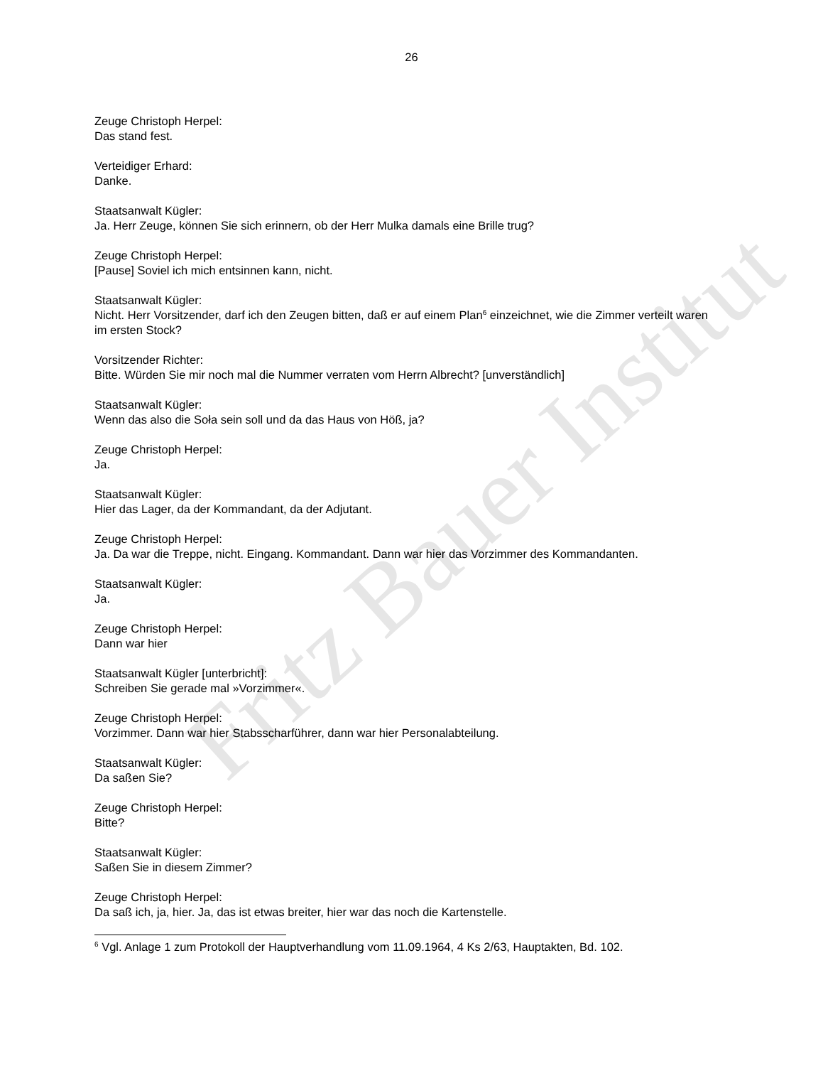Fritz Bauer Institut
26
Zeuge Christoph Herpel:
Das stand fest.
Verteidiger Erhard:
Danke.
Staatsanwalt Kügler:
Ja. Herr Zeuge, können Sie sich erinnern, ob der Herr Mulka damals eine Brille trug?
Zeuge Christoph Herpel:
[Pause] Soviel ich mich entsinnen kann, nicht.
Staatsanwalt Kügler:
Nicht. Herr Vorsitzender, darf ich den Zeugen bitten, daß er auf einem Plan<sup>6</sup> einzeichnet, wie die Zimmer verteilt waren im ersten Stock?
Vorsitzender Richter:
Bitte. Würden Sie mir noch mal die Nummer verraten vom Herrn Albrecht? [unverständlich]
Staatsanwalt Kügler:
Wenn das also die Soła sein soll und da das Haus von Höß, ja?
Zeuge Christoph Herpel:
Ja.
Staatsanwalt Kügler:
Hier das Lager, da der Kommandant, da der Adjutant.
Zeuge Christoph Herpel:
Ja. Da war die Treppe, nicht. Eingang. Kommandant. Dann war hier das Vorzimmer des Kommandanten.
Staatsanwalt Kügler:
Ja.
Zeuge Christoph Herpel:
Dann war hier
Staatsanwalt Kügler [unterbricht]:
Schreiben Sie gerade mal »Vorzimmer«.
Zeuge Christoph Herpel:
Vorzimmer. Dann war hier Stabsscharführer, dann war hier Personalabteilung.
Staatsanwalt Kügler:
Da saßen Sie?
Zeuge Christoph Herpel:
Bitte?
Staatsanwalt Kügler:
Saßen Sie in diesem Zimmer?
Zeuge Christoph Herpel:
Da saß ich, ja, hier. Ja, das ist etwas breiter, hier war das noch die Kartenstelle.
<sup>6</sup> Vgl. Anlage 1 zum Protokoll der Hauptverhandlung vom 11.09.1964, 4 Ks 2/63, Hauptakten, Bd. 102.